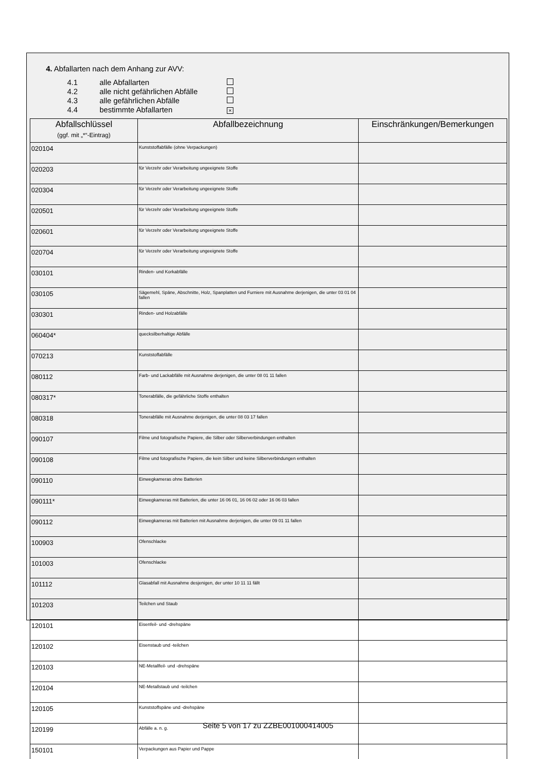4. Abfallarten nach dem Anhang zur AVV:
4.1 alle Abfallarten
4.2 alle nicht gefährlichen Abfälle
4.3 alle gefährlichen Abfälle
4.4 bestimmte Abfallarten ×
| Abfallschlüssel (ggf. mit „*“-Eintrag) | Abfallbezeichnung | Einschränkungen/Bemerkungen |
| --- | --- | --- |
| 020104 | Kunststoffabfälle (ohne Verpackungen) | |
| 020203 | für Verzehr oder Verarbeitung ungeeignete Stoffe | |
| 020304 | für Verzehr oder Verarbeitung ungeeignete Stoffe | |
| 020501 | für Verzehr oder Verarbeitung ungeeignete Stoffe | |
| 020601 | für Verzehr oder Verarbeitung ungeeignete Stoffe | |
| 020704 | für Verzehr oder Verarbeitung ungeeignete Stoffe | |
| 030101 | Rinden- und Korkabfälle | |
| 030105 | Sägemehl, Späne, Abschnitte, Holz, Spanplatten und Furniere mit Ausnahme derjenigen, die unter 03 01 04 fallen | |
| 030301 | Rinden- und Holzabfälle | |
| 060404* | quecksilberhaltige Abfälle | |
| 070213 | Kunststoffabfälle | |
| 080112 | Farb- und Lackabfälle mit Ausnahme derjenigen, die unter 08 01 11 fallen | |
| 080317* | Tonerabfälle, die gefährliche Stoffe enthalten | |
| 080318 | Tonerabfälle mit Ausnahme derjenigen, die unter 08 03 17 fallen | |
| 090107 | Filme und fotografische Papiere, die Silber oder Silberverbindungen enthalten | |
| 090108 | Filme und fotografische Papiere, die kein Silber und keine Silberverbindungen enthalten | |
| 090110 | Einwegkameras ohne Batterien | |
| 090111* | Einwegkameras mit Batterien, die unter 16 06 01, 16 06 02 oder 16 06 03 fallen | |
| 090112 | Einwegkameras mit Batterien mit Ausnahme derjenigen, die unter 09 01 11 fallen | |
| 100903 | Ofenschlacke | |
| 101003 | Ofenschlacke | |
| 101112 | Glasabfall mit Ausnahme desjenigen, der unter 10 11 11 fällt | |
| 101203 | Teilchen und Staub | |
| 120101 | Eisenfeil- und -drehspäne | |
| 120102 | Eisenstaub und -teilchen | |
| 120103 | NE-Metallfeil- und -drehspäne | |
| 120104 | NE-Metallstaub und -teilchen | |
| 120105 | Kunststoffspäne und -drehspäne | |
| 120199 | Abfälle a. n. g. | |
| 150101 | Verpackungen aus Papier und Pappe | |
Seite 5 von 17 zu ZZBE001000414005